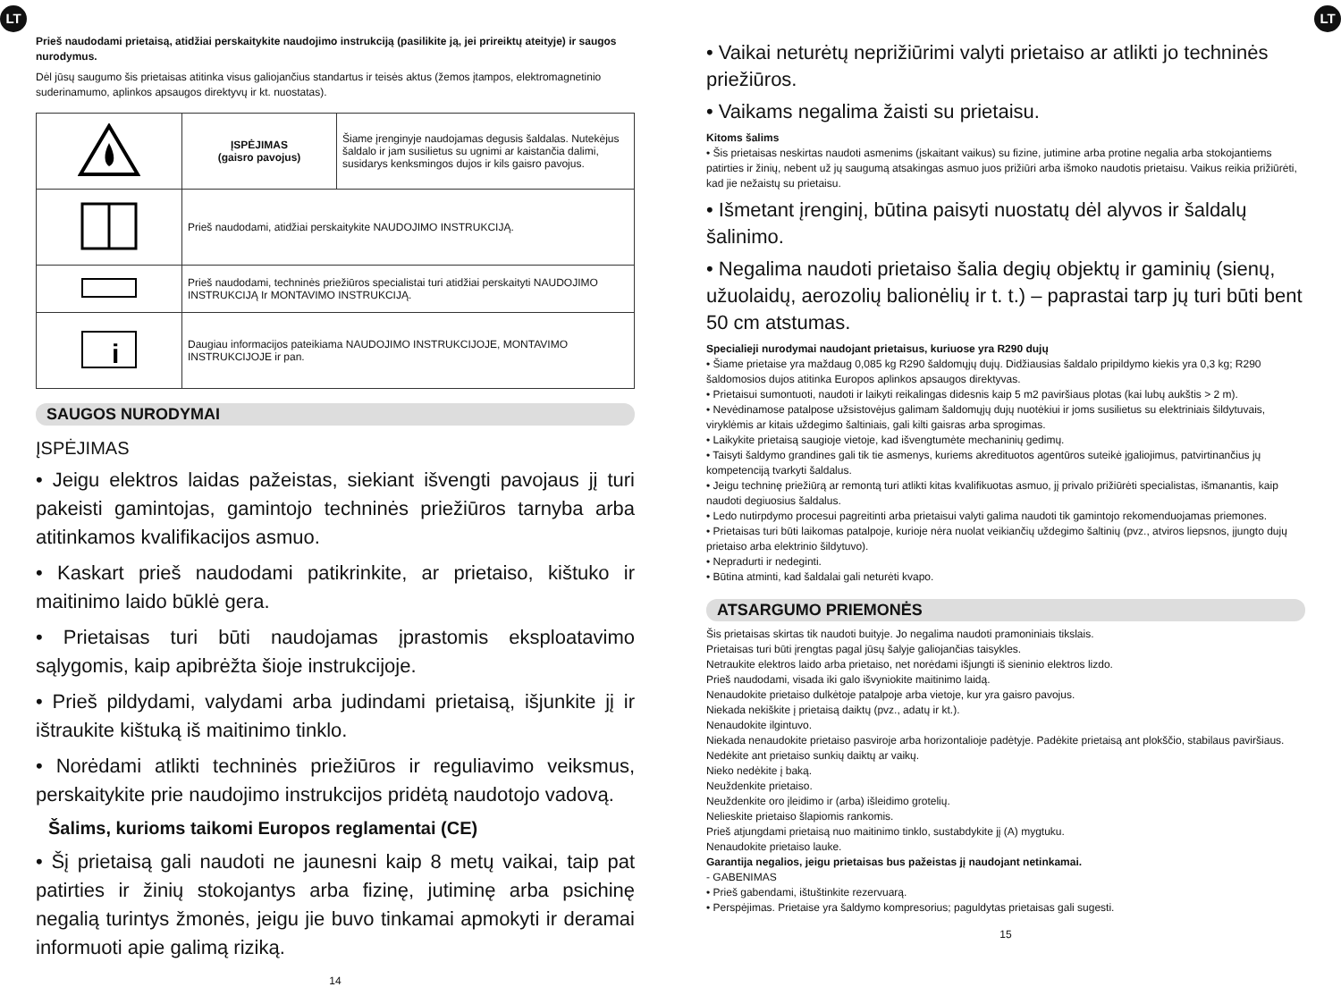LT LT
Prieš naudodami prietaisą, atidžiai perskaitykite naudojimo instrukciją (pasilikite ją, jei prireiktų ateityje) ir saugos nurodymus.
Dėl jūsų saugumo šis prietaisas atitinka visus galiojančius standartus ir teisės aktus (žemos įtampos, elektromagnetinio suderinamumo, aplinkos apsaugos direktyvų ir kt. nuostatas).
| | ĮSPĖJIMAS (gaisro pavojus) | Šiame įrenginyje naudojamas degusis šaldalas. Nutekėjus šaldalo ir jam susilietus su ugnimi ar kaistančia dalimi, susidarys kenksmingos dujos ir kils gaisro pavojus. |
| | Prieš naudodami, atidžiai perskaitykite NAUDOJIMO INSTRUKCIJĄ. | |
| | Prieš naudodami, techninės priežiūros specialistai turi atidžiai perskaityti NAUDOJIMO INSTRUKCIJĄ Ir MONTAVIMO INSTRUKCIJĄ. | |
| i | Daugiau informacijos pateikiama NAUDOJIMO INSTRUKCIJOJE, MONTAVIMO INSTRUKCIJOJE ir pan. | |
SAUGOS NURODYMAI
ĮSPĖJIMAS
• Jeigu elektros laidas pažeistas, siekiant išvengti pavojaus jį turi pakeisti gamintojas, gamintojo techninės priežiūros tarnyba arba atitinkamos kvalifikacijos asmuo.
• Kaskart prieš naudodami patikrinkite, ar prietaiso, kištuko ir maitinimo laido būklė gera.
• Prietaisas turi būti naudojamas įprastomis eksploatavimo sąlygomis, kaip apibrėžta šioje instrukcijoje.
• Prieš pildydami, valydami arba judindami prietaisą, išjunkite jį ir ištraukite kištuką iš maitinimo tinklo.
• Norėdami atlikti techninės priežiūros ir reguliavimo veiksmus, perskaitykite prie naudojimo instrukcijos pridėtą naudotojo vadovą.
Šalims, kurioms taikomi Europos reglamentai (CE)
• Šį prietaisą gali naudoti ne jaunesni kaip 8 metų vaikai, taip pat patirties ir žinių stokojantys arba fizinę, jutiminę arba psichinę negalią turintys žmonės, jeigu jie buvo tinkamai apmokyti ir deramai informuoti apie galimą riziką.
14
• Vaikai neturėtų neprižiūrimi valyti prietaiso ar atlikti jo techninės priežiūros.
• Vaikams negalima žaisti su prietaisu.
Kitoms šalims
• Šis prietaisas neskirtas naudoti asmenims (įskaitant vaikus) su fizine, jutimine arba protine negalia arba stokojantiems patirties ir žinių, nebent už jų saugumą atsakingas asmuo juos prižiūri arba išmoko naudotis prietaisu. Vaikus reikia prižiūrėti, kad jie nežaistų su prietaisu.
• Išmetant įrenginį, būtina paisyti nuostatų dėl alyvos ir šaldalų šalinimo.
• Negalima naudoti prietaiso šalia degių objektų ir gaminių (sienų, užuolaidų, aerozolių balionėlių ir t. t.) – paprastai tarp jų turi būti bent 50 cm atstumas.
Specialieji nurodymai naudojant prietaisus, kuriuose yra R290 dujų
• Šiame prietaise yra maždaug 0,085 kg R290 šaldomųjų dujų. Didžiausias šaldalo pripildymo kiekis yra 0,3 kg; R290 šaldomosios dujos atitinka Europos aplinkos apsaugos direktyvas.
• Prietaisui sumontuoti, naudoti ir laikyti reikalingas didesnis kaip 5 m2 paviršiaus plotas (kai lubų aukštis > 2 m).
• Nevėdinamose patalpose užsistovėjus galimam šaldomųjų dujų nuotėkiui ir joms susilietus su elektriniais šildytuvais, viryklėmis ar kitais uždegimo šaltiniais, gali kilti gaisras arba sprogimas.
• Laikykite prietaisą saugioje vietoje, kad išvengtumėte mechaninių gedimų.
• Taisyti šaldymo grandines gali tik tie asmenys, kuriems akredituotos agentūros suteikė įgaliojimus, patvirtinančius jų kompetenciją tvarkyti šaldalus.
• Jeigu techninę priežiūrą ar remontą turi atlikti kitas kvalifikuotas asmuo, jį privalo prižiūrėti specialistas, išmanantis, kaip naudoti degiuosius šaldalus.
• Ledo nutirpdymo procesui pagreitinti arba prietaisui valyti galima naudoti tik gamintojo rekomenduojamas priemones.
• Prietaisas turi būti laikomas patalpoje, kurioje nėra nuolat veikiančių uždegimo šaltinių (pvz., atviros liepsnos, įjungto dujų prietaiso arba elektrinio šildytuvo).
• Nepradurti ir nedeginti.
• Būtina atminti, kad šaldalai gali neturėti kvapo.
ATSARGUMO PRIEMONĖS
Šis prietaisas skirtas tik naudoti buityje. Jo negalima naudoti pramoniniais tikslais.
Prietaisas turi būti įrengtas pagal jūsų šalyje galiojančias taisykles.
Netraukite elektros laido arba prietaiso, net norėdami išjungti iš sieninio elektros lizdo.
Prieš naudodami, visada iki galo išvyniokite maitinimo laidą.
Nenaudokite prietaiso dulkėtoje patalpoje arba vietoje, kur yra gaisro pavojus.
Niekada nekiškite į prietaisą daiktų (pvz., adatų ir kt.).
Nenaudokite ilgintuvo.
Niekada nenaudokite prietaiso pasviroje arba horizontalioje padėtyje. Padėkite prietaisą ant plokščio, stabilaus paviršiaus.
Nedėkite ant prietaiso sunkių daiktų ar vaikų.
Nieko nedėkite į baką.
Neuždenkite prietaiso.
Neuždenkite oro įleidimo ir (arba) išleidimo grotelių.
Nelieskite prietaiso šlapiomis rankomis.
Prieš atjungdami prietaisą nuo maitinimo tinklo, sustabdykite jį (A) mygtuku.
Nenaudokite prietaiso lauke.
Garantija negalios, jeigu prietaisas bus pažeistas jį naudojant netinkamai.
- GABENIMAS
• Prieš gabendami, ištuštinkite rezervuarą.
• Perspėjimas. Prietaise yra šaldymo kompresorius; paguldytas prietaisas gali sugesti.
15